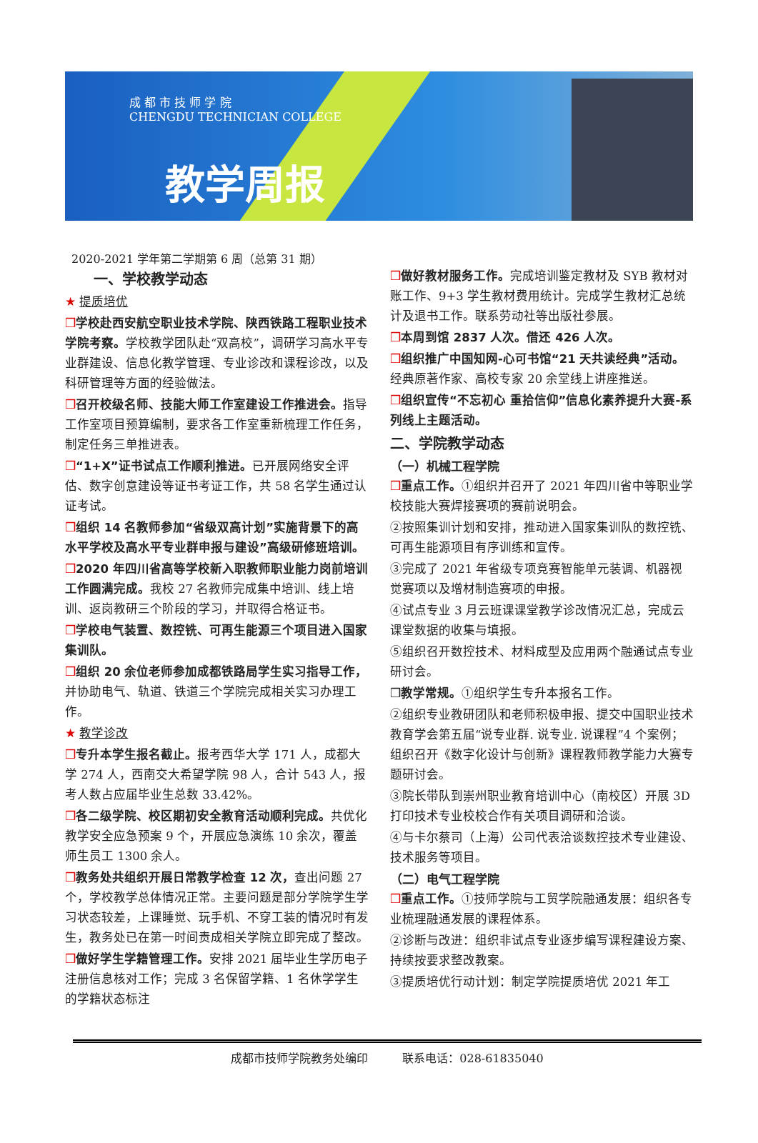成 都 市 技 师 学 院
CHENGDU TECHNICIAN COLLEGE
教学周报
2020-2021 学年第二学期第 6 周（总第 31 期）
一、学校教学动态
★ 提质培优
❒学校赴西安航空职业技术学院、陕西铁路工程职业技术学院考察。学校教学团队赴“双高校”，调研学习高水平专业群建设、信息化教学管理、专业诊改和课程诊改，以及科研管理等方面的经验做法。
❒召开校级名师、技能大师工作室建设工作推进会。指导工作室项目预算编制，要求各工作室重新梳理工作任务，制定任务三单推进表。
❒“1+X”证书试点工作顺利推进。已开展网络安全评估、数字创意建设等证书考证工作，共 58 名学生通过认证考试。
❒组织 14 名教师参加“省级双高计划”实施背景下的高水平学校及高水平专业群申报与建设”高级研修班培训。
❒2020 年四川省高等学校新入职教师职业能力岗前培训工作圆满完成。我校 27 名教师完成集中培训、线上培训、返岗教研三个阶段的学习，并取得合格证书。
❒学校电气装置、数控铣、可再生能源三个项目进入国家集训队。
❒组织 20 余位老师参加成都铁路局学生实习指导工作，并协助电气、轨道、铁道三个学院完成相关实习办理工作。
★ 教学诊改
❒专升本学生报名截止。报考西华大学 171 人，成都大学 274 人，西南交大希望学院 98 人，合计 543 人，报考人数占应届毕业生总数 33.42%。
❒各二级学院、校区期初安全教育活动顺利完成。共优化教学安全应急预案 9 个，开展应急演练 10 余次，覆盖师生员工 1300 余人。
❒教务处共组织开展日常教学检查 12 次，查出问题 27 个，学校教学总体情况正常。主要问题是部分学院学生学习状态较差，上课睡觉、玩手机、不穿工装的情况时有发生，教务处已在第一时间责成相关学院立即完成了整改。
❒做好学生学籍管理工作。安排 2021 届毕业生学历电子注册信息核对工作；完成 3 名保留学籍、1 名休学学生的学籍状态标注
❒做好教材服务工作。完成培训鉴定教材及 SYB 教材对账工作、9+3 学生教材费用统计。完成学生教材汇总统计及退书工作。联系劳动社等出版社参展。
❒本周到馆 2837 人次。借还 426 人次。
❒组织推广中国知网-心可书馆“21 天共读经典”活动。经典原著作家、高校专家 20 余堂线上讲座推送。
❒组织宣传“不忘初心 重拾信仰”信息化素养提升大赛-系列线上主题活动。
二、学院教学动态
（一）机械工程学院
❒重点工作。①组织并召开了 2021 年四川省中等职业学校技能大赛焊接赛项的赛前说明会。
②按照集训计划和安排，推动进入国家集训队的数控铣、可再生能源项目有序训练和宣传。
③完成了 2021 年省级专项竞赛智能单元装调、机器视觉赛项以及增材制造赛项的申报。
④试点专业 3 月云班课课堂教学诊改情况汇总，完成云课堂数据的收集与填报。
⑤组织召开数控技术、材料成型及应用两个融通试点专业研讨会。
❒教学常规。①组织学生专升本报名工作。
②组织专业教研团队和老师积极申报、提交中国职业技术教育学会第五届“说专业群. 说专业. 说课程”4 个案例；组织召开《数字化设计与创新》课程教师教学能力大赛专题研讨会。
③院长带队到崇州职业教育培训中心（南校区）开展 3D 打印技术专业校校合作有关项目调研和洽谈。
④与卡尔蔡司（上海）公司代表洽谈数控技术专业建设、技术服务等项目。
（二）电气工程学院
❒重点工作。①技师学院与工贸学院融通发展：组织各专业梳理融通发展的课程体系。
②诊断与改进：组织非试点专业逐步编写课程建设方案、持续按要求整改教案。
③提质培优行动计划：制定学院提质培优 2021 年工
成都市技师学院教务处编印　　　联系电话：028-61835040